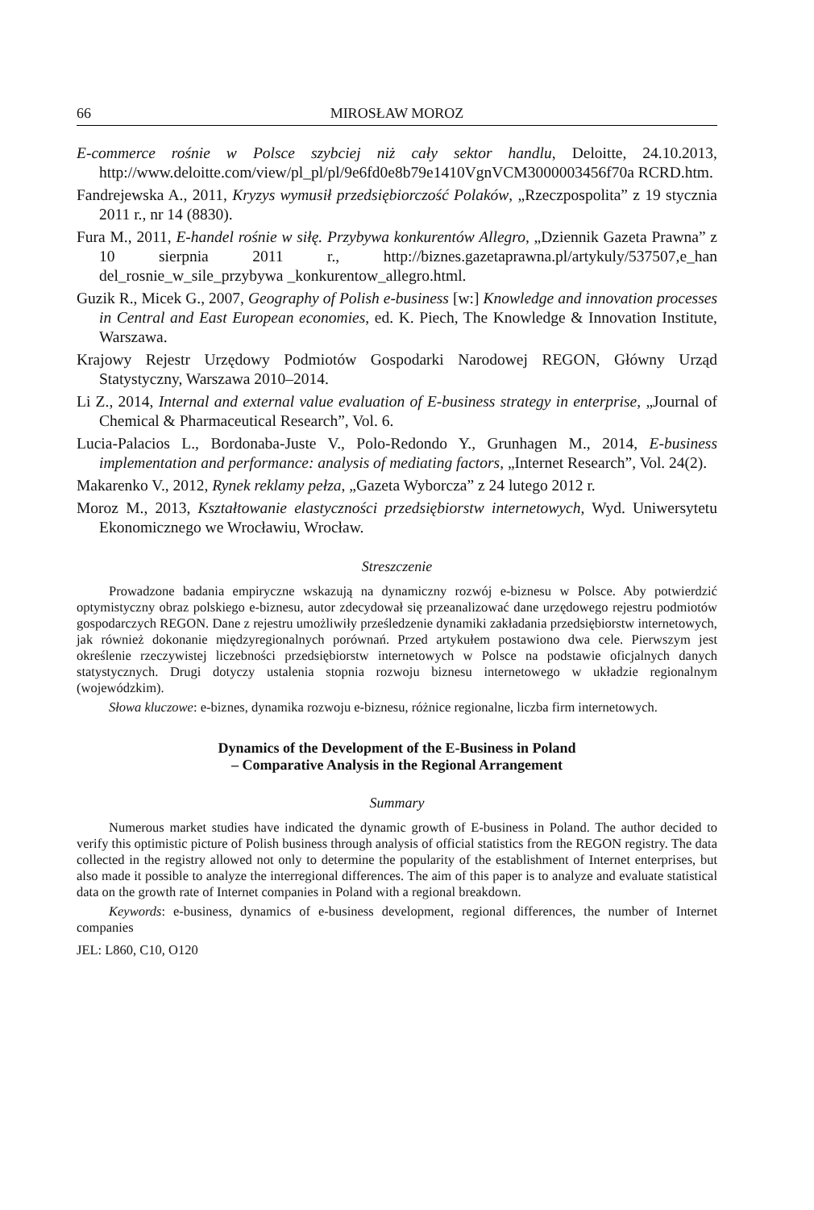66 MIROSŁAW MOROZ
E-commerce rośnie w Polsce szybciej niż cały sektor handlu, Deloitte, 24.10.2013, http://www.deloitte.com/view/pl_pl/pl/9e6fd0e8b79e1410VgnVCM3000003456f70a RCRD.htm.
Fandrejewska A., 2011, Kryzys wymusił przedsiębiorczość Polaków, „Rzeczpospolita” z 19 stycznia 2011 r., nr 14 (8830).
Fura M., 2011, E-handel rośnie w siłę. Przybywa konkurentów Allegro, „Dziennik Gazeta Prawna” z 10 sierpnia 2011 r., http://biznes.gazetaprawna.pl/artykuly/537507,e_han del_rosnie_w_sile_przybywa _konkurentow_allegro.html.
Guzik R., Micek G., 2007, Geography of Polish e-business [w:] Knowledge and innovation processes in Central and East European economies, ed. K. Piech, The Knowledge & Innovation Institute, Warszawa.
Krajowy Rejestr Urzędowy Podmiotów Gospodarki Narodowej REGON, Główny Urząd Statystyczny, Warszawa 2010–2014.
Li Z., 2014, Internal and external value evaluation of E-business strategy in enterprise, „Journal of Chemical & Pharmaceutical Research”, Vol. 6.
Lucia-Palacios L., Bordonaba-Juste V., Polo-Redondo Y., Grunhagen M., 2014, E-business implementation and performance: analysis of mediating factors, „Internet Research”, Vol. 24(2).
Makarenko V., 2012, Rynek reklamy pełza, „Gazeta Wyborcza” z 24 lutego 2012 r.
Moroz M., 2013, Kształtowanie elastyczności przedsiębiorstw internetowych, Wyd. Uniwersytetu Ekonomicznego we Wrocławiu, Wrocław.
Streszczenie
Prowadzone badania empiryczne wskazują na dynamiczny rozwój e-biznesu w Polsce. Aby potwierdzić optymistyczny obraz polskiego e-biznesu, autor zdecydował się przeanalizować dane urzędowego rejestru podmiotów gospodarczych REGON. Dane z rejestru umożliwiły prześledzenie dynamiki zakładania przedsiębiorstw internetowych, jak również dokonanie międzyregionalnych porównań. Przed artykułem postawiono dwa cele. Pierwszym jest określenie rzeczywistej liczebności przedsiębiorstw internetowych w Polsce na podstawie oficjalnych danych statystycznych. Drugi dotyczy ustalenia stopnia rozwoju biznesu internetowego w układzie regionalnym (wojewódzkim).
Słowa kluczowe: e-biznes, dynamika rozwoju e-biznesu, różnice regionalne, liczba firm internetowych.
Dynamics of the Development of the E-Business in Poland
– Comparative Analysis in the Regional Arrangement
Summary
Numerous market studies have indicated the dynamic growth of E-business in Poland. The author decided to verify this optimistic picture of Polish business through analysis of official statistics from the REGON registry. The data collected in the registry allowed not only to determine the popularity of the establishment of Internet enterprises, but also made it possible to analyze the interregional differences. The aim of this paper is to analyze and evaluate statistical data on the growth rate of Internet companies in Poland with a regional breakdown.
Keywords: e-business, dynamics of e-business development, regional differences, the number of Internet companies
JEL: L860, C10, O120